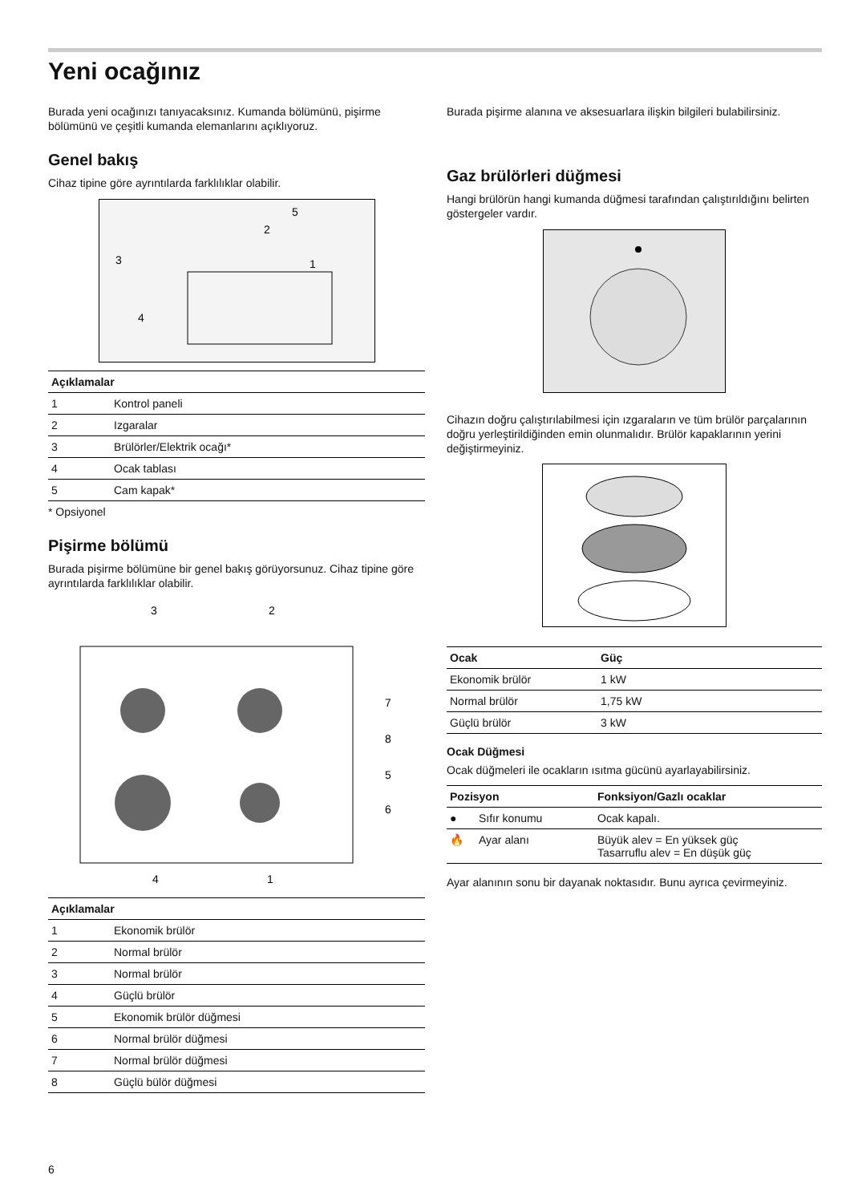Yeni ocağınız
Burada yeni ocağınızı tanıyacaksınız. Kumanda bölümünü, pişirme bölümünü ve çeşitli kumanda elemanlarını açıklıyoruz.
Genel bakış
Cihaz tipine göre ayrıntılarda farklılıklar olabilir.
5
2
3
1
4
| Açıklamalar | |
| --- | --- |
| 1 | Kontrol paneli |
| 2 | Izgaralar |
| 3 | Brülörler/Elektrik ocağı* |
| 4 | Ocak tablası |
| 5 | Cam kapak* |
* Opsiyonel
Pişirme bölümü
Burada pişirme bölümüne bir genel bakış görüyorsunuz. Cihaz tipine göre ayrıntılarda farklılıklar olabilir.
3
2
7
8
5
6
4
1
| Açıklamalar | |
| --- | --- |
| 1 | Ekonomik brülör |
| 2 | Normal brülör |
| 3 | Normal brülör |
| 4 | Güçlü brülör |
| 5 | Ekonomik brülör düğmesi |
| 6 | Normal brülör düğmesi |
| 7 | Normal brülör düğmesi |
| 8 | Güçlü bülör düğmesi |
Burada pişirme alanına ve aksesuarlara ilişkin bilgileri bulabilirsiniz.
Gaz brülörleri düğmesi
Hangi brülörün hangi kumanda düğmesi tarafından çalıştırıldığını belirten göstergeler vardır.
Cihazın doğru çalıştırılabilmesi için ızgaraların ve tüm brülör parçalarının doğru yerleştirildiğinden emin olunmalıdır. Brülör kapaklarının yerini değiştirmeyiniz.
| Ocak | Güç |
| --- | --- |
| Ekonomik brülör | 1 kW |
| Normal brülör | 1,75 kW |
| Güçlü brülör | 3 kW |
Ocak Düğmesi
Ocak düğmeleri ile ocakların ısıtma gücünü ayarlayabilirsiniz.
| Pozisyon | | Fonksiyon/Gazlı ocaklar |
| --- | --- | --- |
| ● | Sıfır konumu | Ocak kapalı. |
| 🔥 | Ayar alanı | Büyük alev = En yüksek güç Tasarruflu alev = En düşük güç |
Ayar alanının sonu bir dayanak noktasıdır. Bunu ayrıca çevirmeyiniz.
6